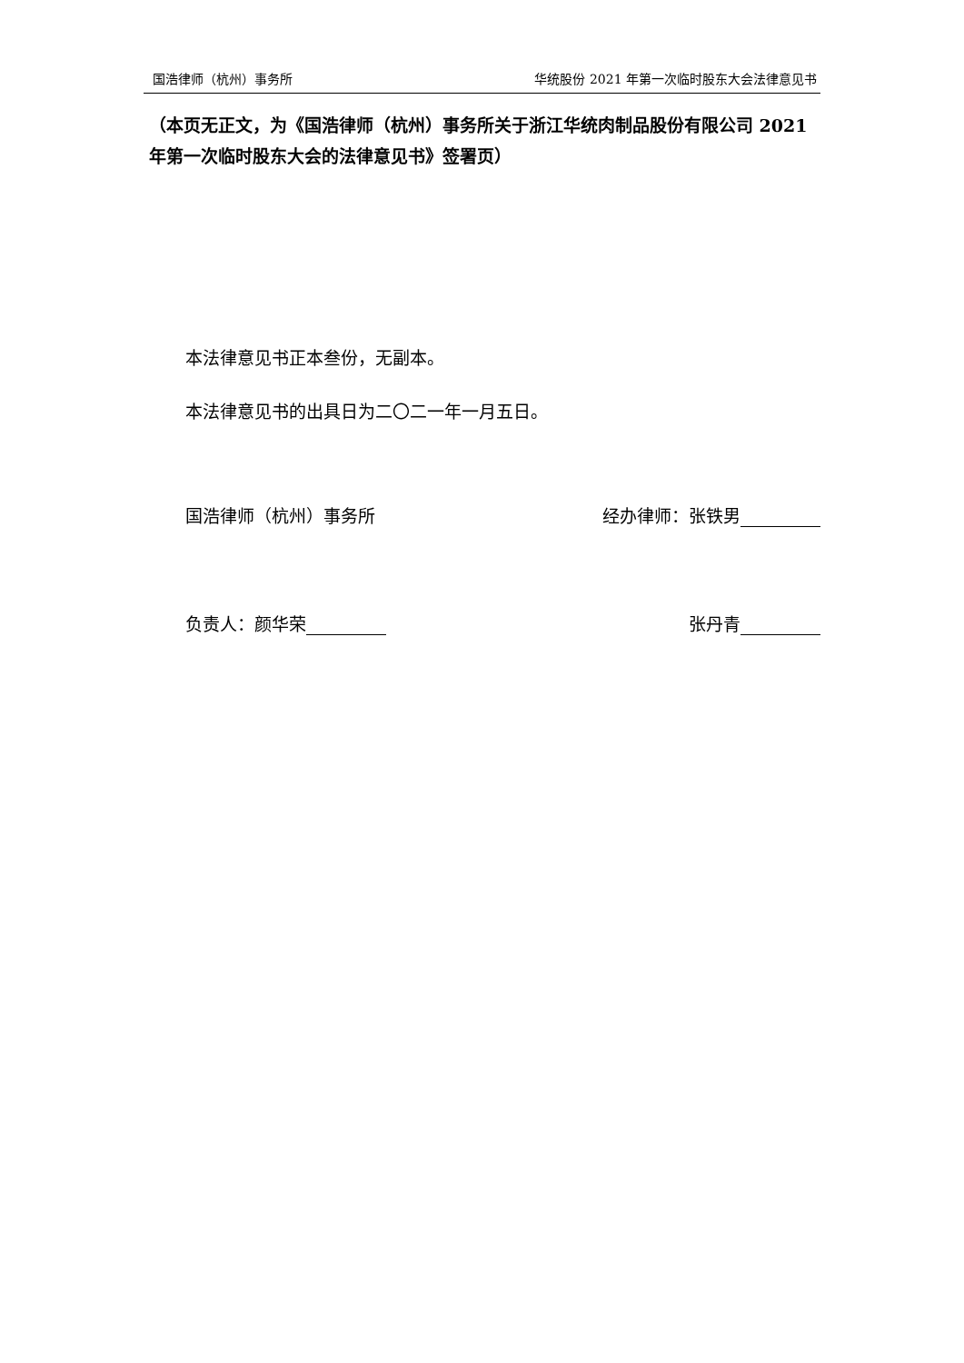国浩律师（杭州）事务所 华统股份 2021 年第一次临时股东大会法律意见书
（本页无正文，为《国浩律师（杭州）事务所关于浙江华统肉制品股份有限公司 2021 年第一次临时股东大会的法律意见书》签署页）
本法律意见书正本叁份，无副本。
本法律意见书的出具日为二〇二一年一月五日。
国浩律师（杭州）事务所 经办律师：张铁男
负责人：颜华荣 张丹青